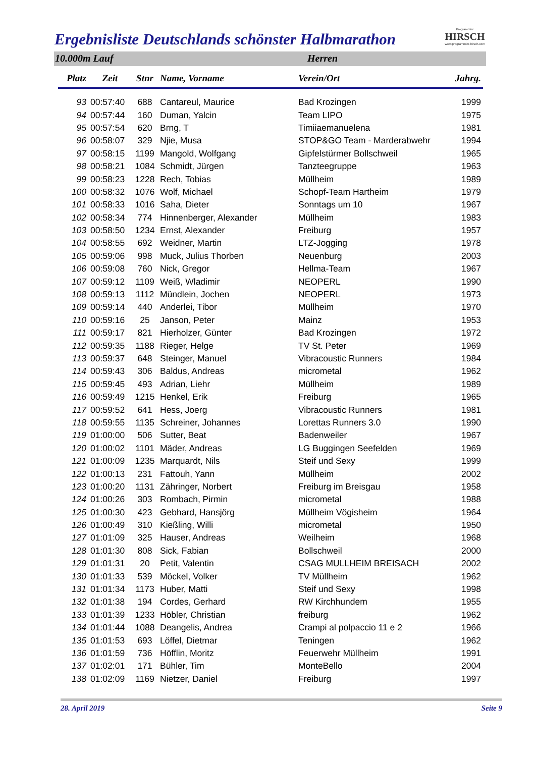Ergebnisliste Deutschlands schönster Halbmarathon
Programmier
HIRSCH
www.programmier-hirsch.com
10.000m Lauf Herren
| Platz | Zeit | Stnr | Name, Vorname | Verein/Ort | Jahrg. |
| --- | --- | --- | --- | --- | --- |
| 93 | 00:57:40 | 688 | Cantareul, Maurice | Bad Krozingen | 1999 |
| 94 | 00:57:44 | 160 | Duman, Yalcin | Team LIPO | 1975 |
| 95 | 00:57:54 | 620 | Brng, T | Timiiaemanuelena | 1981 |
| 96 | 00:58:07 | 329 | Njie, Musa | STOP&GO Team - Marderabwehr | 1994 |
| 97 | 00:58:15 | 1199 | Mangold, Wolfgang | Gipfelstürmer Bollschweil | 1965 |
| 98 | 00:58:21 | 1084 | Schmidt, Jürgen | Tanzteegruppe | 1963 |
| 99 | 00:58:23 | 1228 | Rech, Tobias | Müllheim | 1989 |
| 100 | 00:58:32 | 1076 | Wolf, Michael | Schopf-Team Hartheim | 1979 |
| 101 | 00:58:33 | 1016 | Saha, Dieter | Sonntags um 10 | 1967 |
| 102 | 00:58:34 | 774 | Hinnenberger, Alexander | Müllheim | 1983 |
| 103 | 00:58:50 | 1234 | Ernst, Alexander | Freiburg | 1957 |
| 104 | 00:58:55 | 692 | Weidner, Martin | LTZ-Jogging | 1978 |
| 105 | 00:59:06 | 998 | Muck, Julius Thorben | Neuenburg | 2003 |
| 106 | 00:59:08 | 760 | Nick, Gregor | Hellma-Team | 1967 |
| 107 | 00:59:12 | 1109 | Weiß, Wladimir | NEOPERL | 1990 |
| 108 | 00:59:13 | 1112 | Mündlein, Jochen | NEOPERL | 1973 |
| 109 | 00:59:14 | 440 | Anderlei, Tibor | Müllheim | 1970 |
| 110 | 00:59:16 | 25 | Janson, Peter | Mainz | 1953 |
| 111 | 00:59:17 | 821 | Hierholzer, Günter | Bad Krozingen | 1972 |
| 112 | 00:59:35 | 1188 | Rieger, Helge | TV St. Peter | 1969 |
| 113 | 00:59:37 | 648 | Steinger, Manuel | Vibracoustic Runners | 1984 |
| 114 | 00:59:43 | 306 | Baldus, Andreas | micrometal | 1962 |
| 115 | 00:59:45 | 493 | Adrian, Liehr | Müllheim | 1989 |
| 116 | 00:59:49 | 1215 | Henkel, Erik | Freiburg | 1965 |
| 117 | 00:59:52 | 641 | Hess, Joerg | Vibracoustic Runners | 1981 |
| 118 | 00:59:55 | 1135 | Schreiner, Johannes | Lorettas Runners 3.0 | 1990 |
| 119 | 01:00:00 | 506 | Sutter, Beat | Badenweiler | 1967 |
| 120 | 01:00:02 | 1101 | Mäder, Andreas | LG Buggingen Seefelden | 1969 |
| 121 | 01:00:09 | 1235 | Marquardt, Nils | Steif und Sexy | 1999 |
| 122 | 01:00:13 | 231 | Fattouh, Yann | Müllheim | 2002 |
| 123 | 01:00:20 | 1131 | Zähringer, Norbert | Freiburg im Breisgau | 1958 |
| 124 | 01:00:26 | 303 | Rombach, Pirmin | micrometal | 1988 |
| 125 | 01:00:30 | 423 | Gebhard, Hansjörg | Müllheim Vögisheim | 1964 |
| 126 | 01:00:49 | 310 | Kießling, Willi | micrometal | 1950 |
| 127 | 01:01:09 | 325 | Hauser, Andreas | Weilheim | 1968 |
| 128 | 01:01:30 | 808 | Sick, Fabian | Bollschweil | 2000 |
| 129 | 01:01:31 | 20 | Petit, Valentin | CSAG MULLHEIM BREISACH | 2002 |
| 130 | 01:01:33 | 539 | Möckel, Volker | TV Müllheim | 1962 |
| 131 | 01:01:34 | 1173 | Huber, Matti | Steif und Sexy | 1998 |
| 132 | 01:01:38 | 194 | Cordes, Gerhard | RW Kirchhundem | 1955 |
| 133 | 01:01:39 | 1233 | Höbler, Christian | freiburg | 1962 |
| 134 | 01:01:44 | 1088 | Deangelis, Andrea | Crampi al polpaccio 11 e 2 | 1966 |
| 135 | 01:01:53 | 693 | Löffel, Dietmar | Teningen | 1962 |
| 136 | 01:01:59 | 736 | Höfflin, Moritz | Feuerwehr Müllheim | 1991 |
| 137 | 01:02:01 | 171 | Bühler, Tim | MonteBello | 2004 |
| 138 | 01:02:09 | 1169 | Nietzer, Daniel | Freiburg | 1997 |
28. April 2019 Seite 9